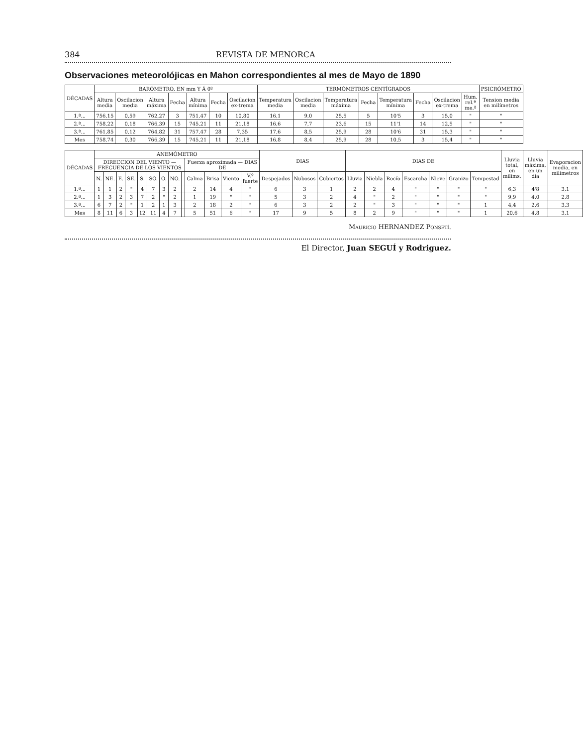384 REVISTA DE MENORCA
Observaciones meteorolójicas en Mahon correspondientes al mes de Mayo de 1890
| DÉCADAS | BARÓMETRO, EN mm Y Á 0º | | | | | | | TERMÓMETROS CENTÍGRADOS | | | | | | | | PSICRÓMETRO |
| --- | --- | --- | --- | --- | --- | --- | --- | --- | --- | --- | --- | --- | --- | --- | --- | --- |
| | Altura media | Oscilacion media | Altura máxima | Fecha | Altura mínima | Fecha | Oscilacion ex-trema | Temperatura media | Oscilacion media | Temperatura máxima | Fecha | Temperatura mínima | Fecha | Oscilacion ex-trema | Hum. rel.ª me.ª | Tension media en milímetros |
| 1.ª... | 756,15 | 0,59 | 762,27 | 3 | 751,47 | 10 | 10,80 | 16,1 | 9,0 | 25,5 | 5 | 10'5 | 3 | 15,0 | " | " |
| 2.ª... | 758,22 | 0,18 | 766,39 | 15 | 745,21 | 11 | 21,18 | 16,6 | 7,7 | 23,6 | 15 | 11'1 | 14 | 12,5 | " | " |
| 3.ª... | 761,85 | 0,12 | 764,82 | 31 | 757,47 | 28 | 7,35 | 17,6 | 8,5 | 25,9 | 28 | 10'6 | 31 | 15,3 | " | " |
| Mes | 758,74 | 0,30 | 766,39 | 15 | 745,21 | 11 | 21,18 | 16,8 | 8,4 | 25,9 | 28 | 10,5 | 3 | 15,4 | " | " |
| DÉCADAS | ANEMÓMETRO | | | | | | | | | | | | | DIAS | | | DIAS DE | | | | | | | Lluvia total, en milíms. | Lluvia máxima, en un dia | Evaporacion media, en milímetros |
| --- | --- | --- | --- | --- | --- | --- | --- | --- | --- | --- | --- | --- | --- | --- | --- | --- | --- | --- | --- | --- | --- | --- | --- | --- | --- | --- |
| | DIRECCION DEL VIENTO — FRECUENCIA DE LOS VIENTOS | | | | | | | | | Fuerza aproximada — DIAS DE | | | | | | | | | | | | | | | | |
| | N. | NE. | E. | SE. | S. | SO. | O. | NO. | | Calma | Brisa | Viento | V.º fuerte | Despejados | Nubosos | Cubiertos | Lluvia | Niebla | Rocío | Escarcha | Nieve | Granizo | Tempestad | | | |
| 1.ª... | 1 | 1 | 2 | " | 4 | 7 | 3 | 2 | | 2 | 14 | 4 | " | 6 | 3 | 1 | 2 | 2 | 4 | " | " | " | " | 6,3 | 4'8 | 3,1 |
| 2.ª... | 1 | 3 | 2 | 3 | 7 | 2 | " | 2 | | 1 | 19 | " | " | 5 | 3 | 2 | 4 | " | 2 | " | " | " | " | 9,9 | 4,0 | 2,8 |
| 3.ª... | 6 | 7 | 2 | " | 1 | 2 | 1 | 3 | | 2 | 18 | 2 | " | 6 | 3 | 2 | 2 | " | 3 | " | " | " | 1 | 4,4 | 2,6 | 3,3 |
| Mes | 8 | 11 | 6 | 3 | 12 | 11 | 4 | 7 | | 5 | 51 | 6 | " | 17 | 9 | 5 | 8 | 2 | 9 | " | " | " | 1 | 20,6 | 4,8 | 3,1 |
Mauricio HERNANDEZ Ponsetí.
El Director, Juan SEGUÍ y Rodriguez.